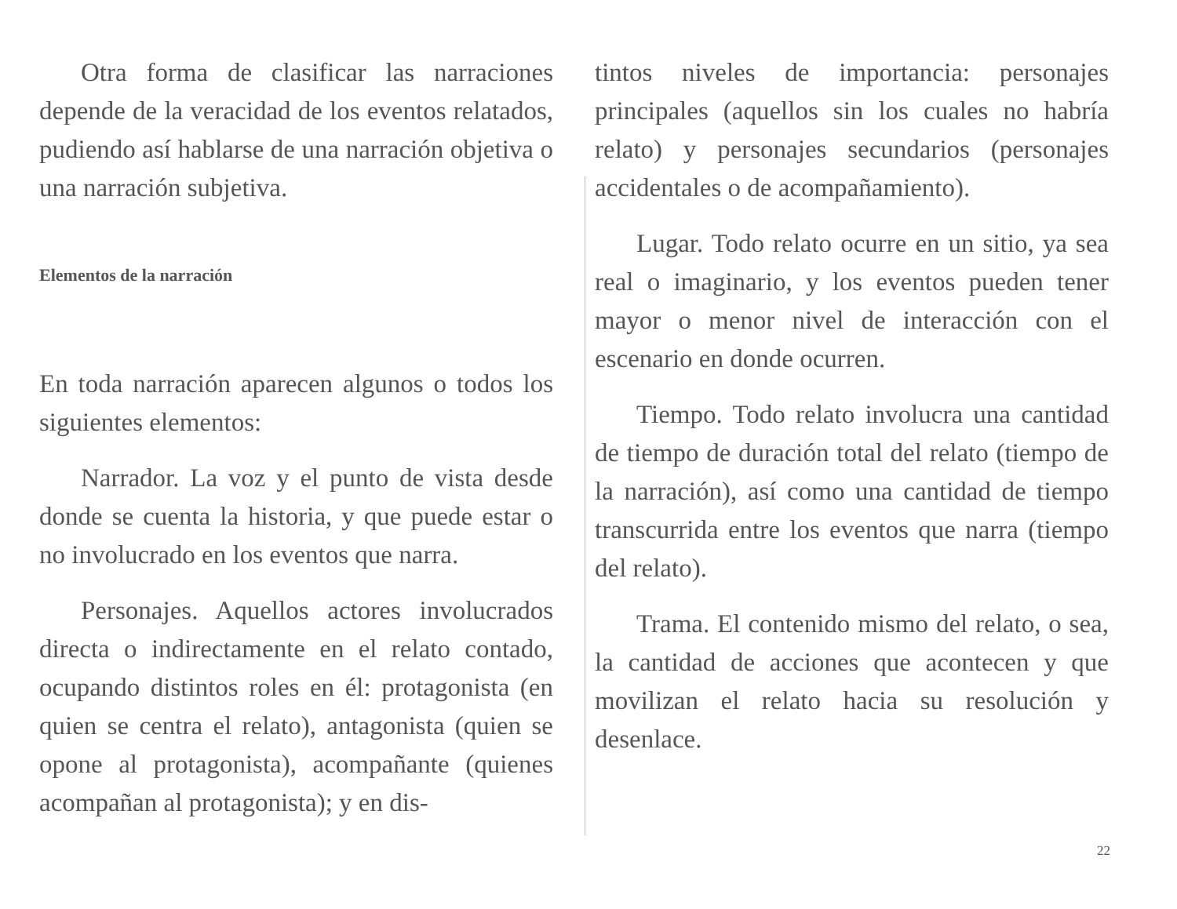Otra forma de clasificar las narraciones depende de la veracidad de los eventos relatados, pudiendo así hablarse de una narración objetiva o una narración subjetiva.
Elementos de la narración
En toda narración aparecen algunos o todos los siguientes elementos:
Narrador. La voz y el punto de vista desde donde se cuenta la historia, y que puede estar o no involucrado en los eventos que narra.
Personajes. Aquellos actores involucrados directa o indirectamente en el relato contado, ocupando distintos roles en él: protagonista (en quien se centra el relato), antagonista (quien se opone al protagonista), acompañante (quienes acompañan al protagonista); y en dis-
tintos niveles de importancia: personajes principales (aquellos sin los cuales no habría relato) y personajes secundarios (personajes accidentales o de acompañamiento).
Lugar. Todo relato ocurre en un sitio, ya sea real o imaginario, y los eventos pueden tener mayor o menor nivel de interacción con el escenario en donde ocurren.
Tiempo. Todo relato involucra una cantidad de tiempo de duración total del relato (tiempo de la narración), así como una cantidad de tiempo transcurrida entre los eventos que narra (tiempo del relato).
Trama. El contenido mismo del relato, o sea, la cantidad de acciones que acontecen y que movilizan el relato hacia su resolución y desenlace.
22